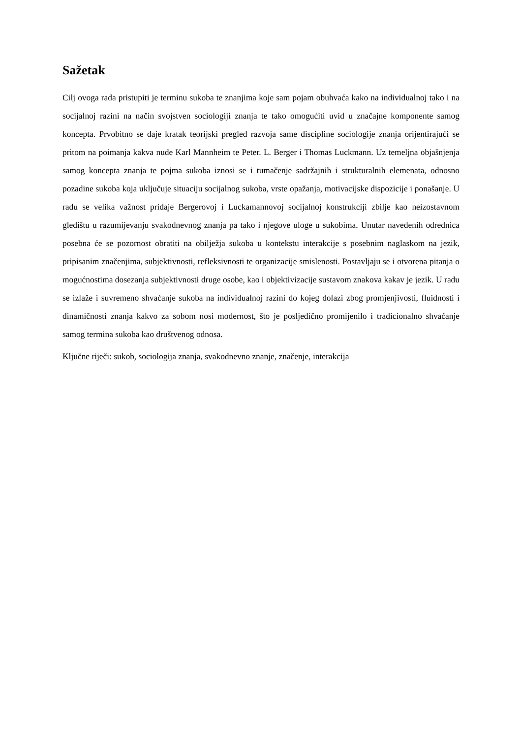Sažetak
Cilj ovoga rada pristupiti je terminu sukoba te znanjima koje sam pojam obuhvaća kako na individualnoj tako i na socijalnoj razini na način svojstven sociologiji znanja te tako omogućiti uvid u značajne komponente samog koncepta. Prvobitno se daje kratak teorijski pregled razvoja same discipline sociologije znanja orijentirajući se pritom na poimanja kakva nude Karl Mannheim te Peter. L. Berger i Thomas Luckmann. Uz temeljna objašnjenja samog koncepta znanja te pojma sukoba iznosi se i tumačenje sadržajnih i strukturalnih elemenata, odnosno pozadine sukoba koja uključuje situaciju socijalnog sukoba, vrste opažanja, motivacijske dispozicije i ponašanje. U radu se velika važnost pridaje Bergerovoj i Luckamannovoj socijalnoj konstrukciji zbilje kao neizostavnom gledištu u razumijevanju svakodnevnog znanja pa tako i njegove uloge u sukobima. Unutar navedenih odrednica posebna će se pozornost obratiti na obilježja sukoba u kontekstu interakcije s posebnim naglaskom na jezik, pripisanim značenjima, subjektivnosti, refleksivnosti te organizacije smislenosti. Postavljaju se i otvorena pitanja o mogućnostima dosezanja subjektivnosti druge osobe, kao i objektivizacije sustavom znakova kakav je jezik. U radu se izlaže i suvremeno shvaćanje sukoba na individualnoj razini do kojeg dolazi zbog promjenjivosti, fluidnosti i dinamičnosti znanja kakvo za sobom nosi modernost, što je posljedično promijenilo i tradicionalno shvaćanje samog termina sukoba kao društvenog odnosa.
Ključne riječi: sukob, sociologija znanja, svakodnevno znanje, značenje, interakcija